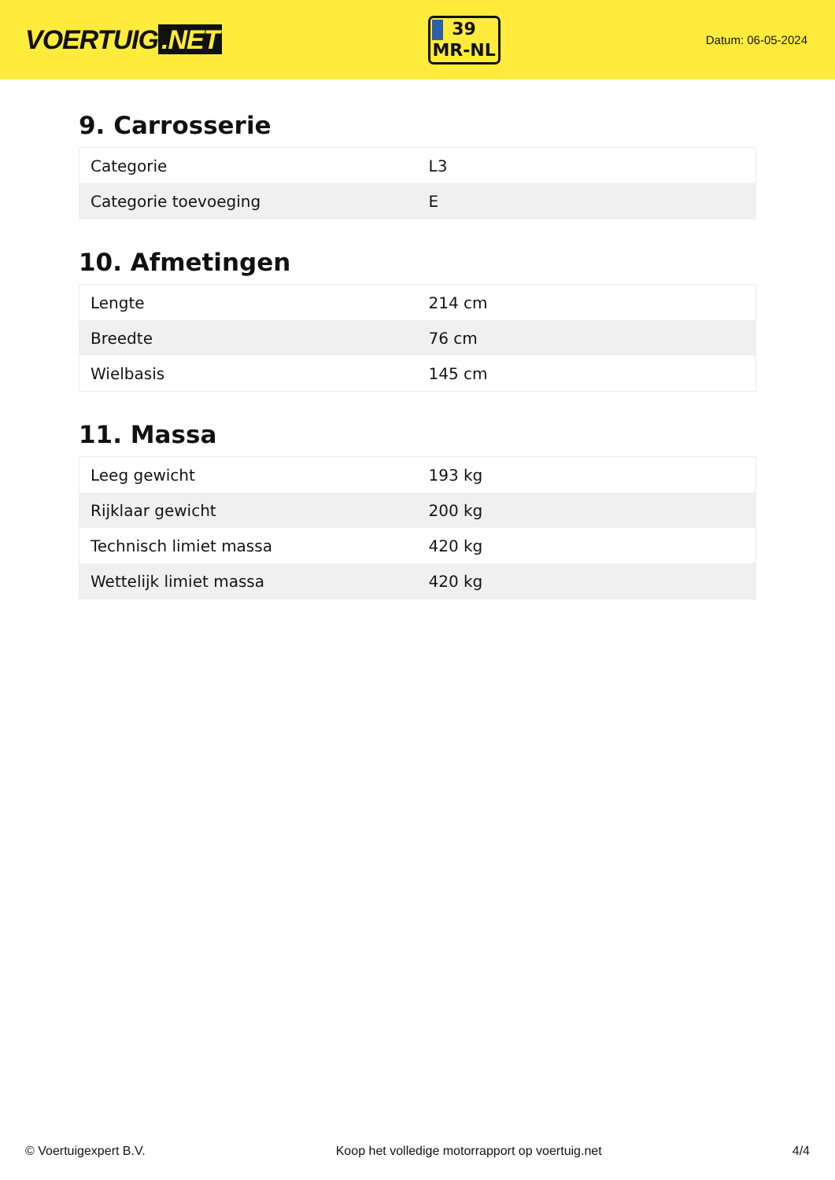VOERTUIG.NET
39
MR-NL
Datum: 06-05-2024
9. Carrosserie
| Categorie | L3 |
| Categorie toevoeging | E |
10. Afmetingen
| Lengte | 214 cm |
| Breedte | 76 cm |
| Wielbasis | 145 cm |
11. Massa
| Leeg gewicht | 193 kg |
| Rijklaar gewicht | 200 kg |
| Technisch limiet massa | 420 kg |
| Wettelijk limiet massa | 420 kg |
© Voertuigexpert B.V. Koop het volledige motorrapport op voertuig.net 4/4